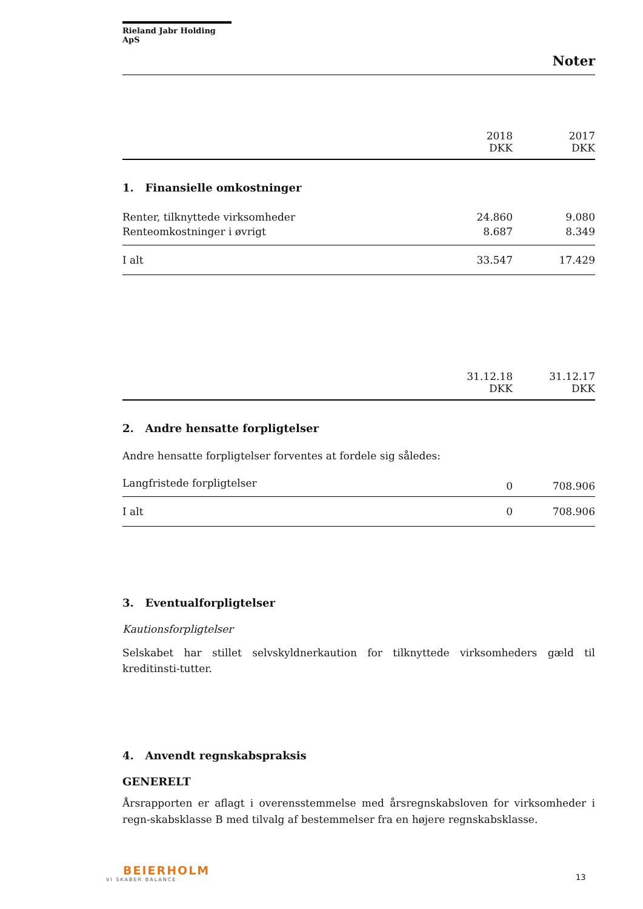Rieland Jabr Holding ApS
Noter
| | 2018 DKK | 2017 DKK |
| --- | --- | --- |
1. Finansielle omkostninger
| Renter, tilknyttede virksomheder | 24.860 | 9.080 |
| Renteomkostninger i øvrigt | 8.687 | 8.349 |
| I alt | 33.547 | 17.429 |
| | 31.12.18 DKK | 31.12.17 DKK |
| --- | --- | --- |
2. Andre hensatte forpligtelser
Andre hensatte forpligtelser forventes at fordele sig således:
| Langfristede forpligtelser | 0 | 708.906 |
| I alt | 0 | 708.906 |
3. Eventualforpligtelser
Kautionsforpligtelser
Selskabet har stillet selvskyldnerkaution for tilknyttede virksomheders gæld til kreditinsti-tutter.
4. Anvendt regnskabspraksis
GENERELT
Årsrapporten er aflagt i overensstemmelse med årsregnskabsloven for virksomheder i regn-skabsklasse B med tilvalg af bestemmelser fra en højere regnskabsklasse.
BEIERHOLM
VI SKABER BALANCE
13